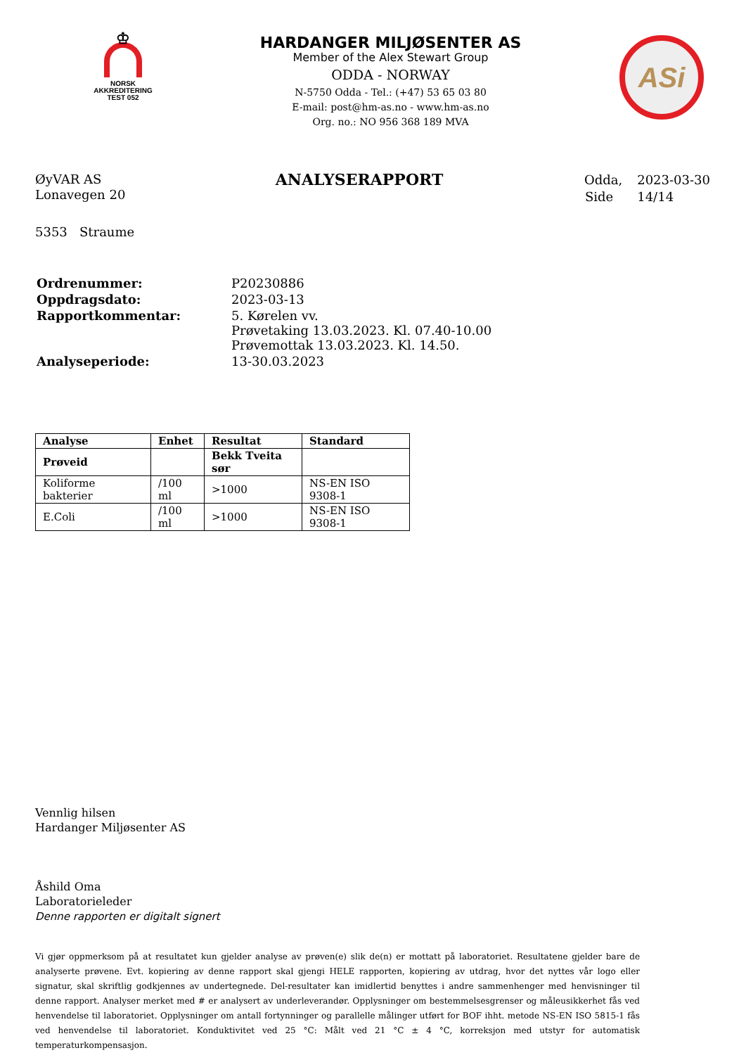♔
NORSK
AKKREDITERING
TEST 052
HARDANGER MILJØSENTER AS
Member of the Alex Stewart Group
ODDA - NORWAY
N-5750 Odda - Tel.: (+47) 53 65 03 80
E-mail: post@hm-as.no - www.hm-as.no
Org. no.: NO 956 368 189 MVA
ASi
ØyVAR AS
Lonavegen 20
5353 Straume
ANALYSERAPPORT
| Odda, | 2023-03-30 |
| Side | 14/14 |
| Ordrenummer: | P20230886 |
| Oppdragsdato: | 2023-03-13 |
| Rapportkommentar: | 5. Kørelen vv. Prøvetaking 13.03.2023. Kl. 07.40-10.00 Prøvemottak 13.03.2023. Kl. 14.50. |
| Analyseperiode: | 13-30.03.2023 |
| Analyse | Enhet | Resultat | Standard |
| --- | --- | --- | --- |
| Prøveid | | Bekk Tveita sør | |
| Koliforme bakterier | /100 ml | >1000 | NS-EN ISO 9308-1 |
| E.Coli | /100 ml | >1000 | NS-EN ISO 9308-1 |
Vennlig hilsen
Hardanger Miljøsenter AS
Åshild Oma
Laboratorieleder
Denne rapporten er digitalt signert
Vi gjør oppmerksom på at resultatet kun gjelder analyse av prøven(e) slik de(n) er mottatt på laboratoriet. Resultatene gjelder bare de analyserte prøvene. Evt. kopiering av denne rapport skal gjengi HELE rapporten, kopiering av utdrag, hvor det nyttes vår logo eller signatur, skal skriftlig godkjennes av undertegnede. Del-resultater kan imidlertid benyttes i andre sammenhenger med henvisninger til denne rapport. Analyser merket med # er analysert av underleverandør. Opplysninger om bestemmelsesgrenser og måleusikkerhet fås ved henvendelse til laboratoriet. Opplysninger om antall fortynninger og parallelle målinger utført for BOF ihht. metode NS-EN ISO 5815-1 fås ved henvendelse til laboratoriet. Konduktivitet ved 25 °C: Målt ved 21 °C ± 4 °C, korreksjon med utstyr for automatisk temperaturkompensasjon.